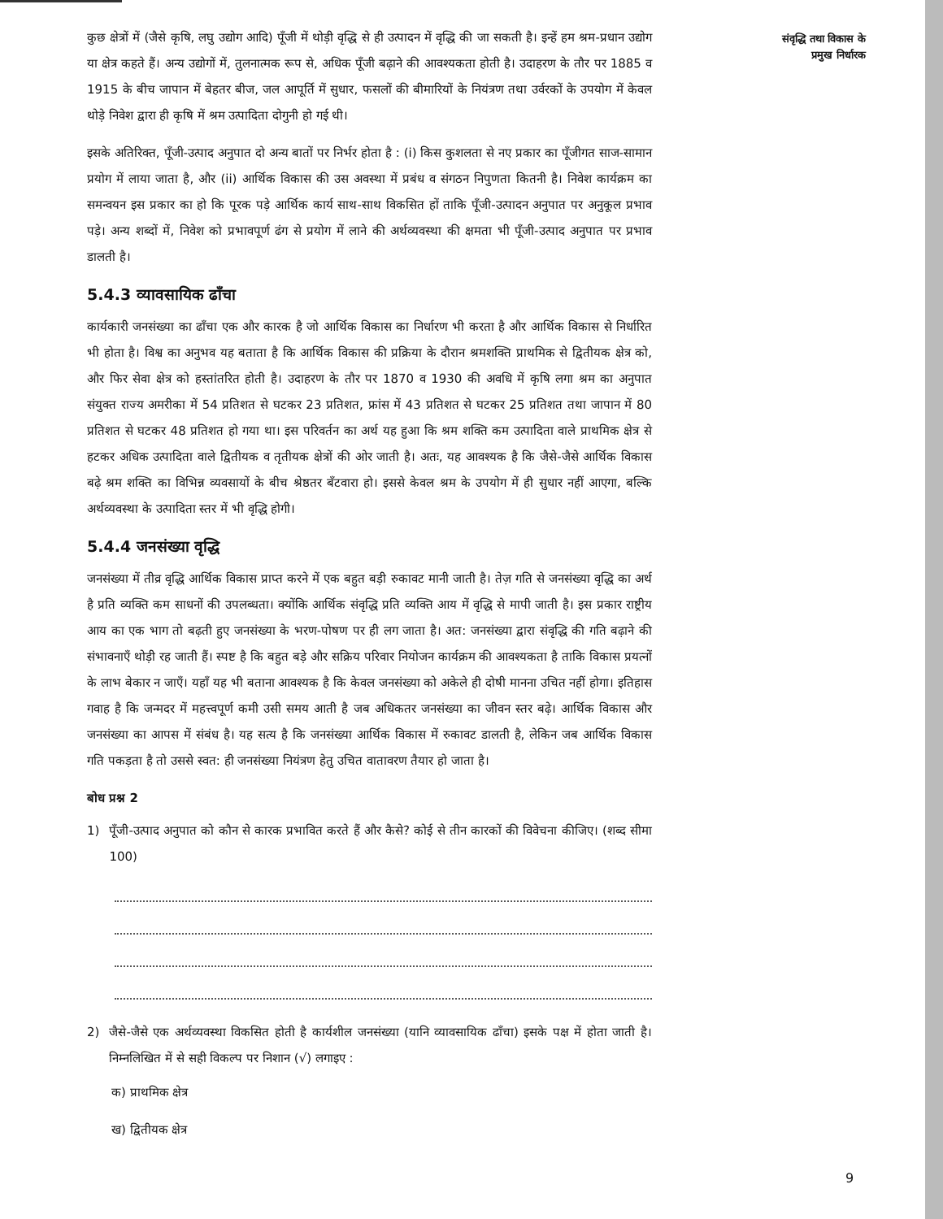संवृद्धि तथा विकास के
प्रमुख निर्धारक
कुछ क्षेत्रों में (जैसे कृषि, लघु उद्योग आदि) पूँजी में थोड़ी वृद्धि से ही उत्पादन में वृद्धि की जा सकती है। इन्हें हम श्रम-प्रधान उद्योग या क्षेत्र कहते हैं। अन्य उद्योगों में, तुलनात्मक रूप से, अधिक पूँजी बढ़ाने की आवश्यकता होती है। उदाहरण के तौर पर 1885 व 1915 के बीच जापान में बेहतर बीज, जल आपूर्ति में सुधार, फसलों की बीमारियों के नियंत्रण तथा उर्वरकों के उपयोग में केवल थोड़े निवेश द्वारा ही कृषि में श्रम उत्पादिता दोगुनी हो गई थी।
इसके अतिरिक्त, पूँजी-उत्पाद अनुपात दो अन्य बातों पर निर्भर होता है : (i) किस कुशलता से नए प्रकार का पूँजीगत साज-सामान प्रयोग में लाया जाता है, और (ii) आर्थिक विकास की उस अवस्था में प्रबंध व संगठन निपुणता कितनी है। निवेश कार्यक्रम का समन्वयन इस प्रकार का हो कि पूरक पड़े आर्थिक कार्य साथ-साथ विकसित हों ताकि पूँजी-उत्पादन अनुपात पर अनुकूल प्रभाव पड़े। अन्य शब्दों में, निवेश को प्रभावपूर्ण ढंग से प्रयोग में लाने की अर्थव्यवस्था की क्षमता भी पूँजी-उत्पाद अनुपात पर प्रभाव डालती है।
5.4.3 व्यावसायिक ढाँचा
कार्यकारी जनसंख्या का ढाँचा एक और कारक है जो आर्थिक विकास का निर्धारण भी करता है और आर्थिक विकास से निर्धारित भी होता है। विश्व का अनुभव यह बताता है कि आर्थिक विकास की प्रक्रिया के दौरान श्रमशक्ति प्राथमिक से द्वितीयक क्षेत्र को, और फिर सेवा क्षेत्र को हस्तांतरित होती है। उदाहरण के तौर पर 1870 व 1930 की अवधि में कृषि लगा श्रम का अनुपात संयुक्त राज्य अमरीका में 54 प्रतिशत से घटकर 23 प्रतिशत, फ्रांस में 43 प्रतिशत से घटकर 25 प्रतिशत तथा जापान में 80 प्रतिशत से घटकर 48 प्रतिशत हो गया था। इस परिवर्तन का अर्थ यह हुआ कि श्रम शक्ति कम उत्पादिता वाले प्राथमिक क्षेत्र से हटकर अधिक उत्पादिता वाले द्वितीयक व तृतीयक क्षेत्रों की ओर जाती है। अतः, यह आवश्यक है कि जैसे-जैसे आर्थिक विकास बढ़े श्रम शक्ति का विभिन्न व्यवसायों के बीच श्रेष्ठतर बँटवारा हो। इससे केवल श्रम के उपयोग में ही सुधार नहीं आएगा, बल्कि अर्थव्यवस्था के उत्पादिता स्तर में भी वृद्धि होगी।
5.4.4 जनसंख्या वृद्धि
जनसंख्या में तीव्र वृद्धि आर्थिक विकास प्राप्त करने में एक बहुत बड़ी रुकावट मानी जाती है। तेज़ गति से जनसंख्या वृद्धि का अर्थ है प्रति व्यक्ति कम साधनों की उपलब्धता। क्योंकि आर्थिक संवृद्धि प्रति व्यक्ति आय में वृद्धि से मापी जाती है। इस प्रकार राष्ट्रीय आय का एक भाग तो बढ़ती हुए जनसंख्या के भरण-पोषण पर ही लग जाता है। अत: जनसंख्या द्वारा संवृद्धि की गति बढ़ाने की संभावनाएँ थोड़ी रह जाती हैं। स्पष्ट है कि बहुत बड़े और सक्रिय परिवार नियोजन कार्यक्रम की आवश्यकता है ताकि विकास प्रयत्नों के लाभ बेकार न जाएँ। यहाँ यह भी बताना आवश्यक है कि केवल जनसंख्या को अकेले ही दोषी मानना उचित नहीं होगा। इतिहास गवाह है कि जन्मदर में महत्त्वपूर्ण कमी उसी समय आती है जब अधिकतर जनसंख्या का जीवन स्तर बढ़े। आर्थिक विकास और जनसंख्या का आपस में संबंध है। यह सत्य है कि जनसंख्या आर्थिक विकास में रुकावट डालती है, लेकिन जब आर्थिक विकास गति पकड़ता है तो उससे स्वत: ही जनसंख्या नियंत्रण हेतु उचित वातावरण तैयार हो जाता है।
बोध प्रश्न 2
1) पूँजी-उत्पाद अनुपात को कौन से कारक प्रभावित करते हैं और कैसे? कोई से तीन कारकों की विवेचना कीजिए। (शब्द सीमा 100)
2) जैसे-जैसे एक अर्थव्यवस्था विकसित होती है कार्यशील जनसंख्या (यानि व्यावसायिक ढाँचा) इसके पक्ष में होता जाती है। निम्नलिखित में से सही विकल्प पर निशान (√) लगाइए :
क) प्राथमिक क्षेत्र
ख) द्वितीयक क्षेत्र
9